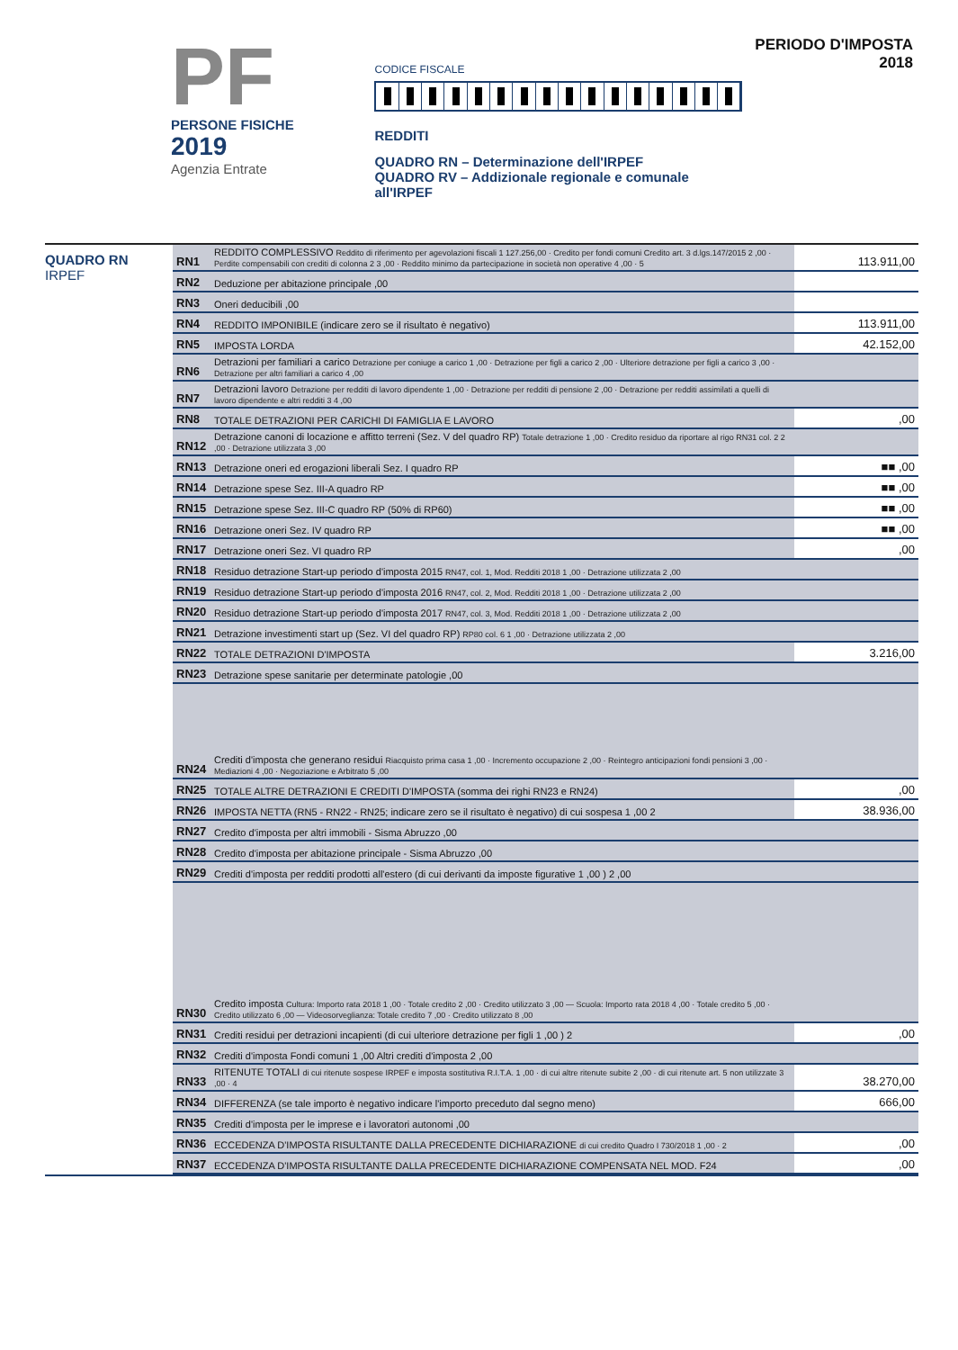PF
PERSONE FISICHE
2019
Agenzia Entrate
CODICE FISCALE
REDDITI
QUADRO RN – Determinazione dell'IRPEF
QUADRO RV – Addizionale regionale e comunale all'IRPEF
PERIODO D'IMPOSTA 2018
QUADRO RN
IRPEF
| RN1 | REDDITO COMPLESSIVO Reddito di riferimento per agevolazioni fiscali 1 127.256,00 · Credito per fondi comuni Credito art. 3 d.lgs.147/2015 2 ,00 · Perdite compensabili con crediti di colonna 2 3 ,00 · Reddito minimo da partecipazione in società non operative 4 ,00 · 5 | 113.911,00 |
| RN2 | Deduzione per abitazione principale ,00 | |
| RN3 | Oneri deducibili ,00 | |
| RN4 | REDDITO IMPONIBILE (indicare zero se il risultato è negativo) | 113.911,00 |
| RN5 | IMPOSTA LORDA | 42.152,00 |
| RN6 | Detrazioni per familiari a carico Detrazione per coniuge a carico 1 ,00 · Detrazione per figli a carico 2 ,00 · Ulteriore detrazione per figli a carico 3 ,00 · Detrazione per altri familiari a carico 4 ,00 | |
| RN7 | Detrazioni lavoro Detrazione per redditi di lavoro dipendente 1 ,00 · Detrazione per redditi di pensione 2 ,00 · Detrazione per redditi assimilati a quelli di lavoro dipendente e altri redditi 3 4 ,00 | |
| RN8 | TOTALE DETRAZIONI PER CARICHI DI FAMIGLIA E LAVORO | ,00 |
| RN12 | Detrazione canoni di locazione e affitto terreni (Sez. V del quadro RP) Totale detrazione 1 ,00 · Credito residuo da riportare al rigo RN31 col. 2 2 ,00 · Detrazione utilizzata 3 ,00 | |
| RN13 | Detrazione oneri ed erogazioni liberali Sez. I quadro RP | ■■ ,00 |
| RN14 | Detrazione spese Sez. III-A quadro RP | ■■ ,00 |
| RN15 | Detrazione spese Sez. III-C quadro RP (50% di RP60) | ■■ ,00 |
| RN16 | Detrazione oneri Sez. IV quadro RP | ■■ ,00 |
| RN17 | Detrazione oneri Sez. VI quadro RP | ,00 |
| RN18 | Residuo detrazione Start-up periodo d'imposta 2015 RN47, col. 1, Mod. Redditi 2018 1 ,00 · Detrazione utilizzata 2 ,00 | |
| RN19 | Residuo detrazione Start-up periodo d'imposta 2016 RN47, col. 2, Mod. Redditi 2018 1 ,00 · Detrazione utilizzata 2 ,00 | |
| RN20 | Residuo detrazione Start-up periodo d'imposta 2017 RN47, col. 3, Mod. Redditi 2018 1 ,00 · Detrazione utilizzata 2 ,00 | |
| RN21 | Detrazione investimenti start up (Sez. VI del quadro RP) RP80 col. 6 1 ,00 · Detrazione utilizzata 2 ,00 | |
| RN22 | TOTALE DETRAZIONI D'IMPOSTA | 3.216,00 |
| RN23 | Detrazione spese sanitarie per determinate patologie ,00 | |
| RN24 | Crediti d'imposta che generano residui Riacquisto prima casa 1 ,00 · Incremento occupazione 2 ,00 · Reintegro anticipazioni fondi pensioni 3 ,00 · Mediazioni 4 ,00 · Negoziazione e Arbitrato 5 ,00 | |
| RN25 | TOTALE ALTRE DETRAZIONI E CREDITI D'IMPOSTA (somma dei righi RN23 e RN24) | ,00 |
| RN26 | IMPOSTA NETTA (RN5 - RN22 - RN25; indicare zero se il risultato è negativo) di cui sospesa 1 ,00 2 | 38.936,00 |
| RN27 | Credito d'imposta per altri immobili - Sisma Abruzzo ,00 | |
| RN28 | Credito d'imposta per abitazione principale - Sisma Abruzzo ,00 | |
| RN29 | Crediti d'imposta per redditi prodotti all'estero (di cui derivanti da imposte figurative 1 ,00 ) 2 ,00 | |
| RN30 | Credito imposta Cultura: Importo rata 2018 1 ,00 · Totale credito 2 ,00 · Credito utilizzato 3 ,00 — Scuola: Importo rata 2018 4 ,00 · Totale credito 5 ,00 · Credito utilizzato 6 ,00 — Videosorveglianza: Totale credito 7 ,00 · Credito utilizzato 8 ,00 | |
| RN31 | Crediti residui per detrazioni incapienti (di cui ulteriore detrazione per figli 1 ,00 ) 2 | ,00 |
| RN32 | Crediti d'imposta Fondi comuni 1 ,00 Altri crediti d'imposta 2 ,00 | |
| RN33 | RITENUTE TOTALI di cui ritenute sospese IRPEF e imposta sostitutiva R.I.T.A. 1 ,00 · di cui altre ritenute subite 2 ,00 · di cui ritenute art. 5 non utilizzate 3 ,00 · 4 | 38.270,00 |
| RN34 | DIFFERENZA (se tale importo è negativo indicare l'importo preceduto dal segno meno) | 666,00 |
| RN35 | Crediti d'imposta per le imprese e i lavoratori autonomi ,00 | |
| RN36 | ECCEDENZA D'IMPOSTA RISULTANTE DALLA PRECEDENTE DICHIARAZIONE di cui credito Quadro I 730/2018 1 ,00 · 2 | ,00 |
| RN37 | ECCEDENZA D'IMPOSTA RISULTANTE DALLA PRECEDENTE DICHIARAZIONE COMPENSATA NEL MOD. F24 | ,00 |